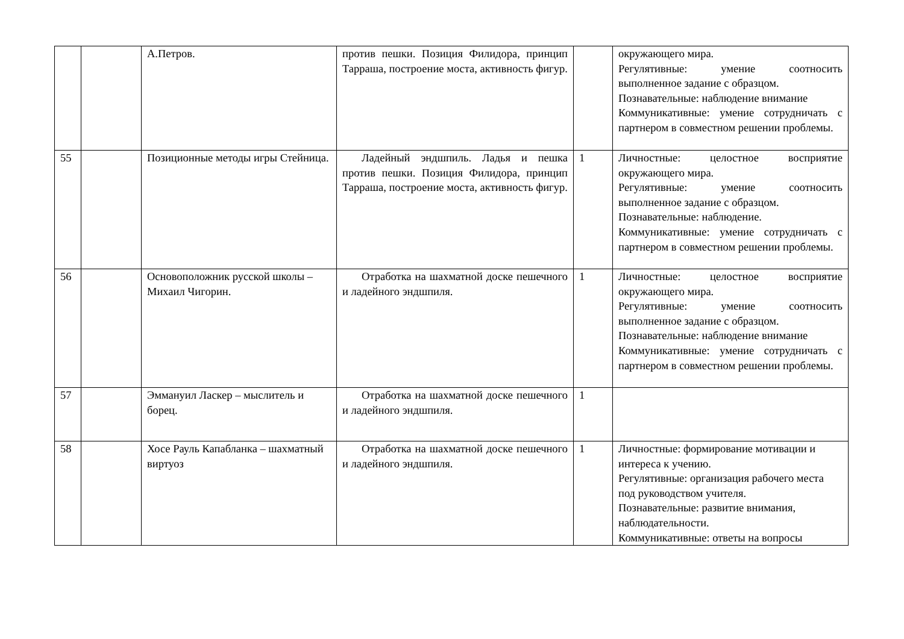| | | А.Петров. | против пешки. Позиция Филидора, принцип Тарраша, построение моста, активность фигур. | | окружающего мира. Регулятивные: умение соотносить выполненное задание с образцом. Познавательные: наблюдение внимание Коммуникативные: умение сотрудничать с партнером в совместном решении проблемы. |
| 55 | | Позиционные методы игры Стейница. | Ладейный эндшпиль. Ладья и пешка против пешки. Позиция Филидора, принцип Тарраша, построение моста, активность фигур. | 1 | Личностные: целостное восприятие окружающего мира. Регулятивные: умение соотносить выполненное задание с образцом. Познавательные: наблюдение. Коммуникативные: умение сотрудничать с партнером в совместном решении проблемы. |
| 56 | | Основоположник русской школы – Михаил Чигорин. | Отработка на шахматной доске пешечного и ладейного эндшпиля. | 1 | Личностные: целостное восприятие окружающего мира. Регулятивные: умение соотносить выполненное задание с образцом. Познавательные: наблюдение внимание Коммуникативные: умение сотрудничать с партнером в совместном решении проблемы. |
| 57 | | Эммануил Ласкер – мыслитель и борец. | Отработка на шахматной доске пешечного и ладейного эндшпиля. | 1 | |
| 58 | | Хосе Рауль Капабланка – шахматный виртуоз | Отработка на шахматной доске пешечного и ладейного эндшпиля. | 1 | Личностные: формирование мотивации и интереса к учению. Регулятивные: организация рабочего места под руководством учителя. Познавательные: развитие внимания, наблюдательности. Коммуникативные: ответы на вопросы |